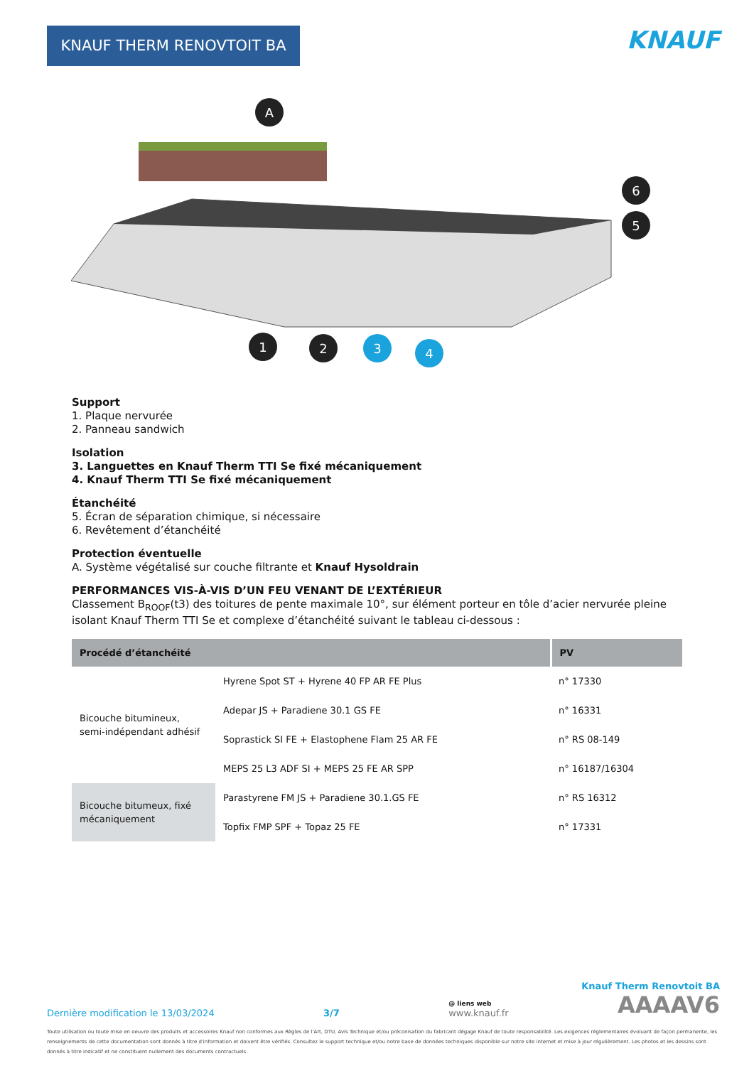KNAUF THERM RENOVTOIT BA KNAUF
A
1
2
3
4
6
5
Support
1. Plaque nervurée
2. Panneau sandwich
Isolation
3. Languettes en Knauf Therm TTI Se fixé mécaniquement
4. Knauf Therm TTI Se fixé mécaniquement
Étanchéité
5. Écran de séparation chimique, si nécessaire
6. Revêtement d’étanchéité
Protection éventuelle
A. Système végétalisé sur couche filtrante et Knauf Hysoldrain
PERFORMANCES VIS-À-VIS D’UN FEU VENANT DE L’EXTÉRIEUR
Classement B<sub>ROOF</sub>(t3) des toitures de pente maximale 10°, sur élément porteur en tôle d’acier nervurée pleine isolant Knauf Therm TTI Se et complexe d’étanchéité suivant le tableau ci-dessous :
| Procédé d’étanchéité | | PV |
| --- | --- | --- |
| Bicouche bitumineux, semi-indépendant adhésif | Hyrene Spot ST + Hyrene 40 FP AR FE Plus | n° 17330 |
| | Adepar JS + Paradiene 30.1 GS FE | n° 16331 |
| | Soprastick SI FE + Elastophene Flam 25 AR FE | n° RS 08-149 |
| | MEPS 25 L3 ADF SI + MEPS 25 FE AR SPP | n° 16187/16304 |
| Bicouche bitumeux, fixé mécaniquement | Parastyrene FM JS + Paradiene 30.1.GS FE | n° RS 16312 |
| | Topfix FMP SPF + Topaz 25 FE | n° 17331 |
Knauf Therm Renovtoit BA
Dernière modification le 13/03/2024 3/7 @ liens web
www.knauf.fr AAAAV6
Toute utilisation ou toute mise en oeuvre des produits et accessoires Knauf non conformes aux Règles de l'Art, DTU, Avis Technique et/ou préconisation du fabricant dégage Knauf de toute responsabilité. Les exigences réglementaires évoluant de façon permanente, les renseignements de cette documentation sont donnés à titre d'information et doivent être vérifiés. Consultez le support technique et/ou notre base de données techniques disponible sur notre site internet et mise à jour régulièrement. Les photos et les dessins sont donnés à titre indicatif et ne constituent nullement des documents contractuels.